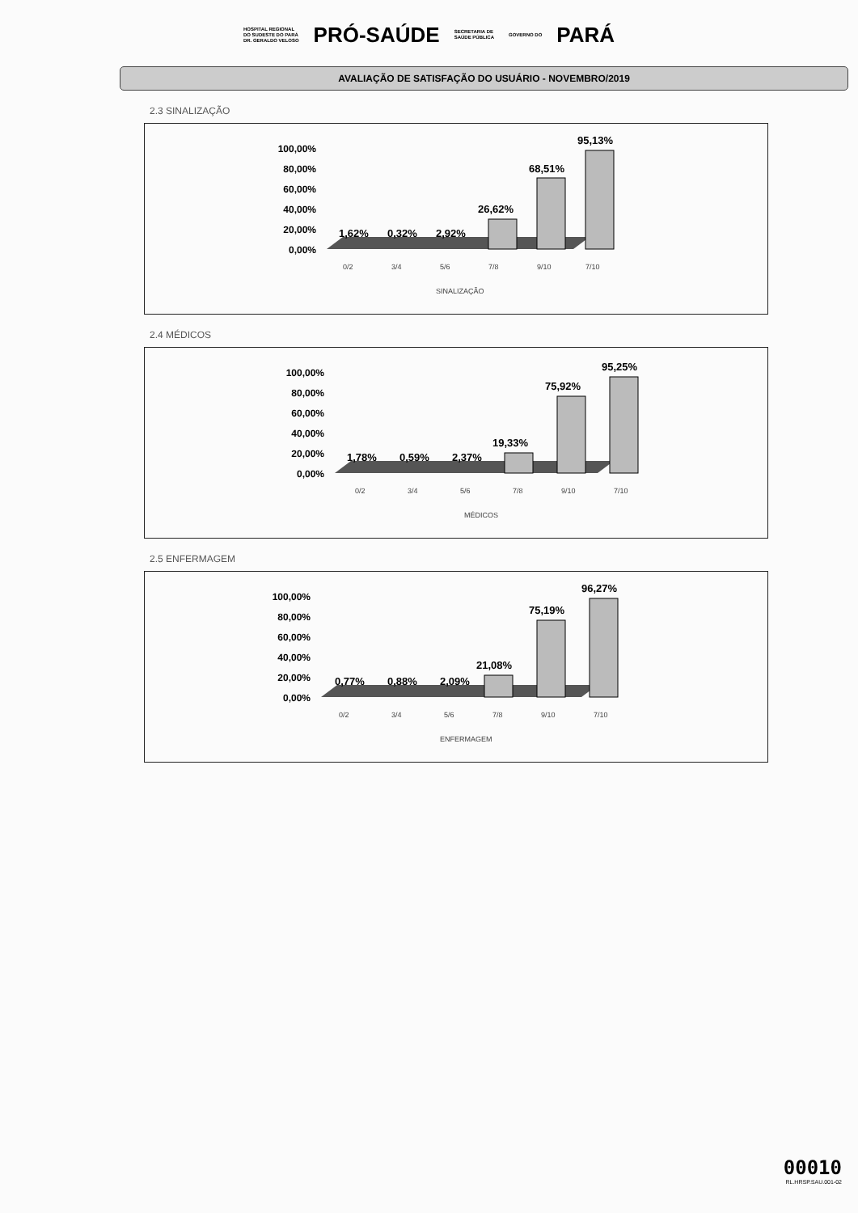HOSPITAL REGIONAL
DO SUDESTE DO PARÁ
DR. GERALDO VELOSO PRÓ-SAÚDE SECRETARIA DE
SAÚDE PÚBLICA GOVERNO DO PARÁ
AVALIAÇÃO DE SATISFAÇÃO DO USUÁRIO - NOVEMBRO/2019
2.3 SINALIZAÇÃO
100,00%
80,00%
60,00%
40,00%
20,00%
0,00%
1,62%
0,32%
2,92%
26,62%
68,51%
95,13%
0/2
3/4
5/6
7/8
9/10
7/10
SINALIZAÇÃO
2.4 MÉDICOS
100,00%
80,00%
60,00%
40,00%
20,00%
0,00%
1,78%
0,59%
2,37%
19,33%
75,92%
95,25%
0/2
3/4
5/6
7/8
9/10
7/10
MÉDICOS
2.5 ENFERMAGEM
100,00%
80,00%
60,00%
40,00%
20,00%
0,00%
0,77%
0,88%
2,09%
21,08%
75,19%
96,27%
0/2
3/4
5/6
7/8
9/10
7/10
ENFERMAGEM
00010
RL.HRSP.SAU.001-02